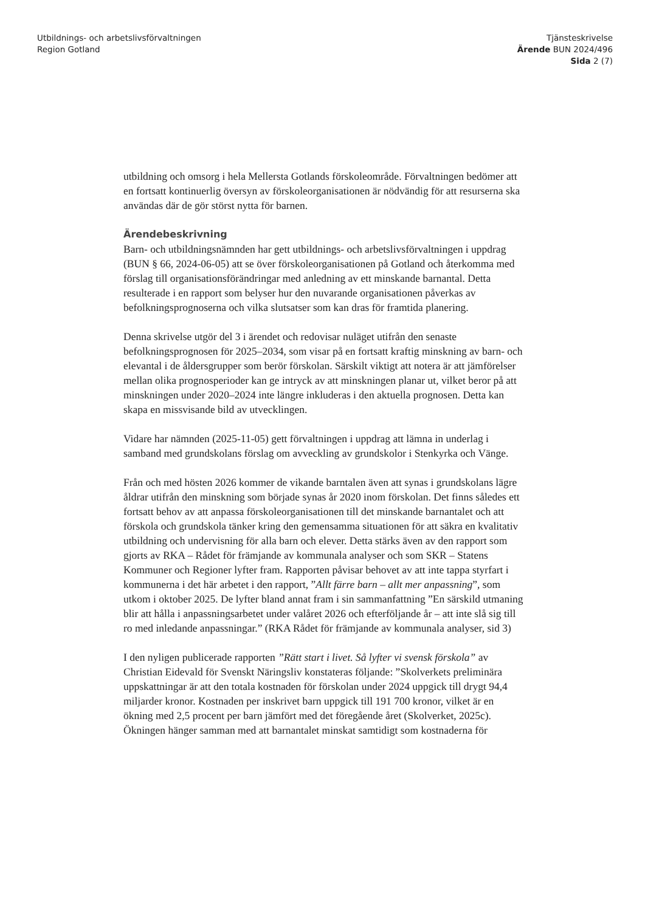Utbildnings- och arbetslivsförvaltningen
Region Gotland
Tjänsteskrivelse
Ärende BUN 2024/496
Sida 2 (7)
utbildning och omsorg i hela Mellersta Gotlands förskoleområde. Förvaltningen bedömer att en fortsatt kontinuerlig översyn av förskoleorganisationen är nödvändig för att resurserna ska användas där de gör störst nytta för barnen.
Ärendebeskrivning
Barn- och utbildningsnämnden har gett utbildnings- och arbetslivsförvaltningen i uppdrag (BUN § 66, 2024-06-05) att se över förskoleorganisationen på Gotland och återkomma med förslag till organisationsförändringar med anledning av ett minskande barnantal. Detta resulterade i en rapport som belyser hur den nuvarande organisationen påverkas av befolkningsprognoserna och vilka slutsatser som kan dras för framtida planering.
Denna skrivelse utgör del 3 i ärendet och redovisar nuläget utifrån den senaste befolkningsprognosen för 2025–2034, som visar på en fortsatt kraftig minskning av barn- och elevantal i de åldersgrupper som berör förskolan. Särskilt viktigt att notera är att jämförelser mellan olika prognosperioder kan ge intryck av att minskningen planar ut, vilket beror på att minskningen under 2020–2024 inte längre inkluderas i den aktuella prognosen. Detta kan skapa en missvisande bild av utvecklingen.
Vidare har nämnden (2025-11-05) gett förvaltningen i uppdrag att lämna in underlag i samband med grundskolans förslag om avveckling av grundskolor i Stenkyrka och Vänge.
Från och med hösten 2026 kommer de vikande barntalen även att synas i grundskolans lägre åldrar utifrån den minskning som började synas år 2020 inom förskolan. Det finns således ett fortsatt behov av att anpassa förskoleorganisationen till det minskande barnantalet och att förskola och grundskola tänker kring den gemensamma situationen för att säkra en kvalitativ utbildning och undervisning för alla barn och elever. Detta stärks även av den rapport som gjorts av RKA – Rådet för främjande av kommunala analyser och som SKR – Statens Kommuner och Regioner lyfter fram. Rapporten påvisar behovet av att inte tappa styrfart i kommunerna i det här arbetet i den rapport, ”Allt färre barn – allt mer anpassning”, som utkom i oktober 2025. De lyfter bland annat fram i sin sammanfattning ”En särskild utmaning blir att hålla i anpassningsarbetet under valåret 2026 och efterföljande år – att inte slå sig till ro med inledande anpassningar.” (RKA Rådet för främjande av kommunala analyser, sid 3)
I den nyligen publicerade rapporten ”Rätt start i livet. Så lyfter vi svensk förskola” av Christian Eidevald för Svenskt Näringsliv konstateras följande: ”Skolverkets preliminära uppskattningar är att den totala kostnaden för förskolan under 2024 uppgick till drygt 94,4 miljarder kronor. Kostnaden per inskrivet barn uppgick till 191 700 kronor, vilket är en ökning med 2,5 procent per barn jämfört med det föregående året (Skolverket, 2025c). Ökningen hänger samman med att barnantalet minskat samtidigt som kostnaderna för